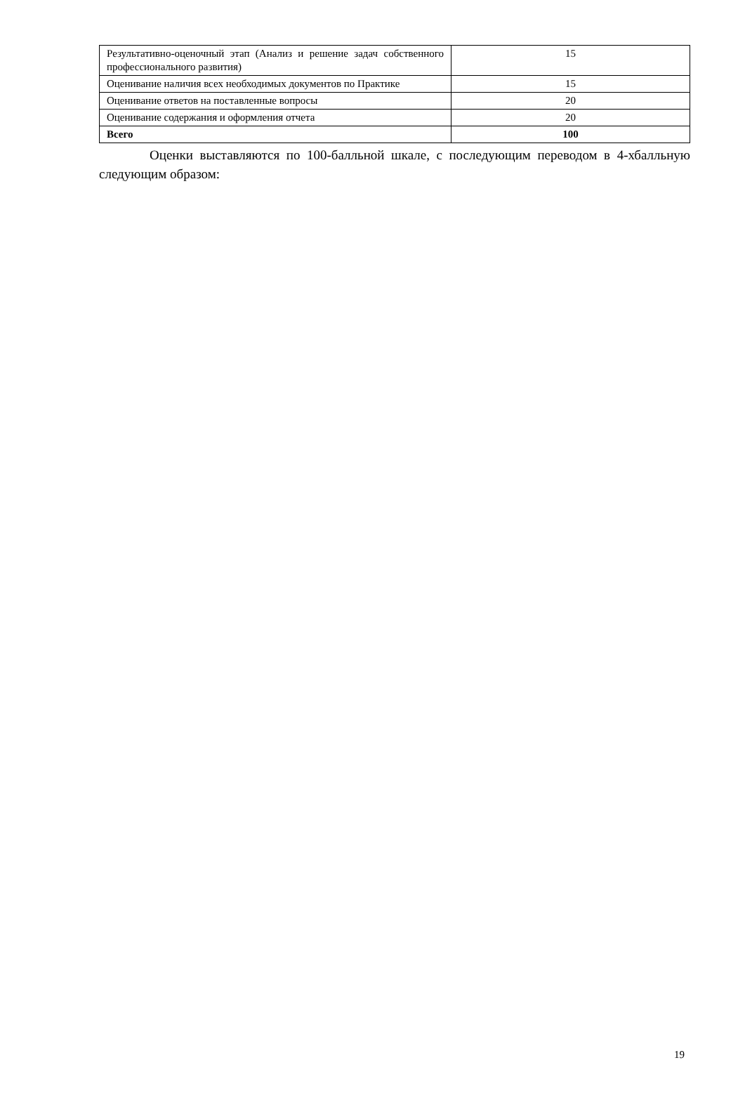| Результативно-оценочный этап (Анализ и решение задач собственного профессионального развития) | 15 |
| Оценивание наличия всех необходимых документов по Практике | 15 |
| Оценивание ответов на поставленные вопросы | 20 |
| Оценивание содержания и оформления отчета | 20 |
| Всего | 100 |
Оценки выставляются по 100-балльной шкале, с последующим переводом в 4-хбалльную следующим образом:
19